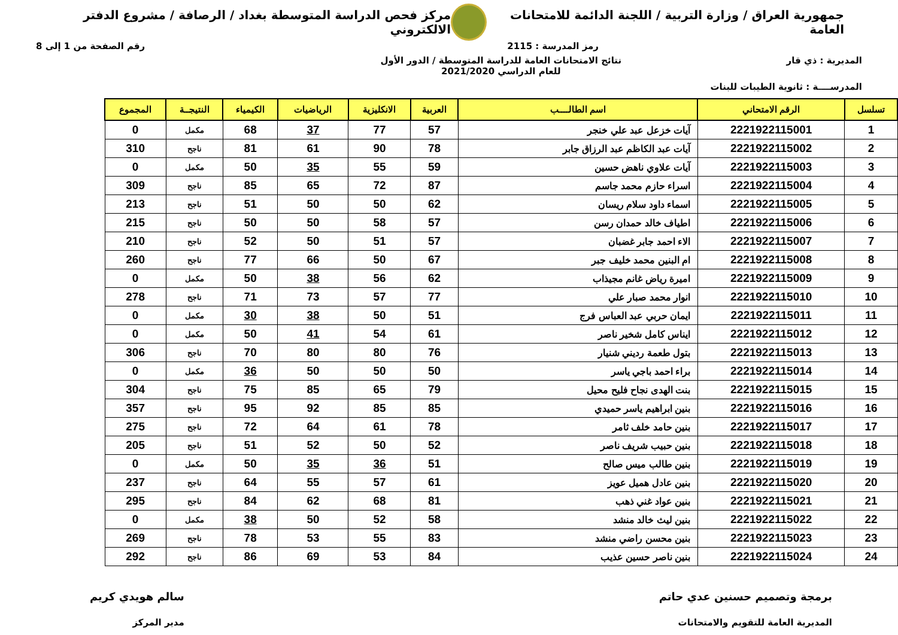جمهورية العراق / وزارة التربية / اللجنة الدائمة للامتحانات العامة
مركز فحص الدراسة المتوسطة بغداد / الرصافة / مشروع الدفتر الالكتروني
رمز المدرسة : 2115 رقم الصفحة من 1 إلى 8
المديرية : ذي قار نتائج الامتحانات العامة للدراسة المتوسطة / الدور الأول
للعام الدراسي 2021/2020
المدرســــة : ثانوية الطيبات للبنات
| تسلسل | الرقم الامتحاني | اسم الطالــــب | العربية | الانكليزية | الرياضيات | الكيمياء | النتيجــة | المجموع |
| --- | --- | --- | --- | --- | --- | --- | --- | --- |
| 1 | 2221922115001 | آيات خزعل عبد علي خنجر | 57 | 77 | 37 | 68 | مكمل | 0 |
| 2 | 2221922115002 | آيات عبد الكاظم عبد الرزاق جابر | 78 | 90 | 61 | 81 | ناجح | 310 |
| 3 | 2221922115003 | آيات علاوي ناهض حسين | 59 | 55 | 35 | 50 | مكمل | 0 |
| 4 | 2221922115004 | اسراء حازم محمد جاسم | 87 | 72 | 65 | 85 | ناجح | 309 |
| 5 | 2221922115005 | اسماء داود سلام ريسان | 62 | 50 | 50 | 51 | ناجح | 213 |
| 6 | 2221922115006 | اطياف خالد حمدان رسن | 57 | 58 | 50 | 50 | ناجح | 215 |
| 7 | 2221922115007 | الاء احمد جابر غضبان | 57 | 51 | 50 | 52 | ناجح | 210 |
| 8 | 2221922115008 | ام البنين محمد خليف جبر | 67 | 50 | 66 | 77 | ناجح | 260 |
| 9 | 2221922115009 | اميرة رياض غانم مجيذاب | 62 | 56 | 38 | 50 | مكمل | 0 |
| 10 | 2221922115010 | انوار محمد صبار علي | 77 | 57 | 73 | 71 | ناجح | 278 |
| 11 | 2221922115011 | ايمان حربي عبد العباس فرج | 51 | 50 | 38 | 30 | مكمل | 0 |
| 12 | 2221922115012 | ايناس كامل شخير ناصر | 61 | 54 | 41 | 50 | مكمل | 0 |
| 13 | 2221922115013 | بتول طعمة رديني شنيار | 76 | 80 | 80 | 70 | ناجح | 306 |
| 14 | 2221922115014 | براء احمد باجي ياسر | 50 | 50 | 50 | 36 | مكمل | 0 |
| 15 | 2221922115015 | بنت الهدى نجاح فليح محيل | 79 | 65 | 85 | 75 | ناجح | 304 |
| 16 | 2221922115016 | بنين ابراهيم ياسر حميدي | 85 | 85 | 92 | 95 | ناجح | 357 |
| 17 | 2221922115017 | بنين حامد خلف ثامر | 78 | 61 | 64 | 72 | ناجح | 275 |
| 18 | 2221922115018 | بنين حبيب شريف ناصر | 52 | 50 | 52 | 51 | ناجح | 205 |
| 19 | 2221922115019 | بنين طالب ميس صالح | 51 | 36 | 35 | 50 | مكمل | 0 |
| 20 | 2221922115020 | بنين عادل هميل عويز | 61 | 57 | 55 | 64 | ناجح | 237 |
| 21 | 2221922115021 | بنين عواد غني ذهب | 81 | 68 | 62 | 84 | ناجح | 295 |
| 22 | 2221922115022 | بنين ليث خالد منشد | 58 | 52 | 50 | 38 | مكمل | 0 |
| 23 | 2221922115023 | بنين محسن راضي منشد | 83 | 55 | 53 | 78 | ناجح | 269 |
| 24 | 2221922115024 | بنين ناصر حسين عذيب | 84 | 53 | 69 | 86 | ناجح | 292 |
برمجة وتصميم حسنين عدي حاتم
المديرية العامة للتقويم والامتحانات
سالم هويدي كريم
مدير المركز